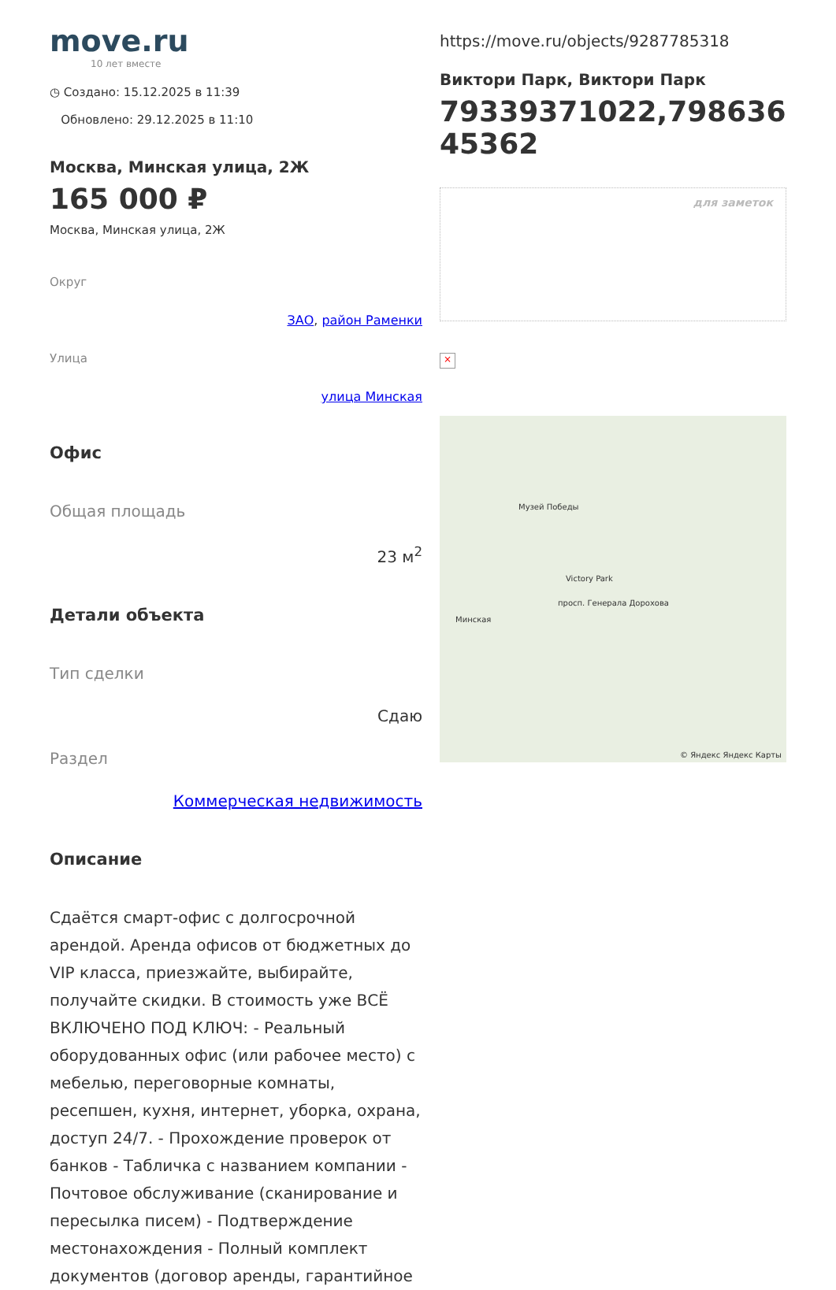move.ru
10 лет вместе
◷ Создано: 15.12.2025 в 11:39
Обновлено: 29.12.2025 в 11:10
Москва, Минская улица, 2Ж
165 000 ₽
Москва, Минская улица, 2Ж
Округ
ЗАО, район Раменки
Улица
улица Минская
Офис
Общая площадь
23 м<sup>2</sup>
Детали объекта
Тип сделки
Сдаю
Раздел
Коммерческая недвижимость
Описание
Сдаётся смарт-офис с долгосрочной арендой. Аренда офисов от бюджетных до VIP класса, приезжайте, выбирайте, получайте скидки. В стоимость уже ВСЁ ВКЛЮЧЕНО ПОД КЛЮЧ: - Реальный оборудованных офис (или рабочее место) с мебелью, переговорные комнаты, ресепшен, кухня, интернет, уборка, охрана, доступ 24/7. - Прохождение проверок от банков - Табличка с названием компании - Почтовое обслуживание (сканирование и пересылка писем) - Подтверждение местонахождения - Полный комплект документов (договор аренды, гарантийное
https://move.ru/objects/9287785318
Виктори Парк, Виктори Парк
79339371022,79863645362
для заметок
×
Музей Победы
Victory Park
просп. Генерала Дорохова
Минская
© Яндекс Яндекс Карты